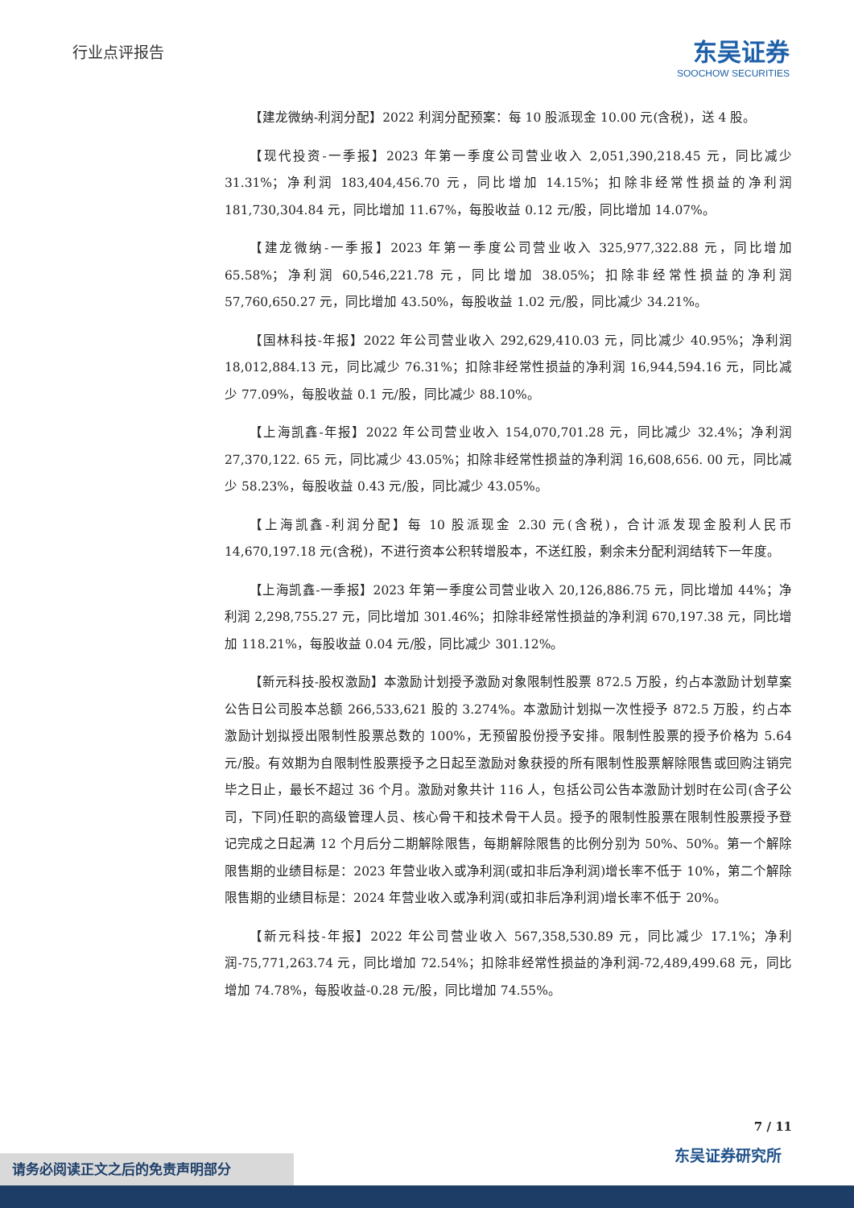行业点评报告
东吴证券
SOOCHOW SECURITIES
【建龙微纳-利润分配】2022 利润分配预案：每 10 股派现金 10.00 元(含税)，送 4 股。
【现代投资-一季报】2023 年第一季度公司营业收入 2,051,390,218.45 元，同比减少 31.31%；净利润 183,404,456.70 元，同比增加 14.15%；扣除非经常性损益的净利润 181,730,304.84 元，同比增加 11.67%，每股收益 0.12 元/股，同比增加 14.07%。
【建龙微纳-一季报】2023 年第一季度公司营业收入 325,977,322.88 元，同比增加 65.58%；净利润 60,546,221.78 元，同比增加 38.05%；扣除非经常性损益的净利润 57,760,650.27 元，同比增加 43.50%，每股收益 1.02 元/股，同比减少 34.21%。
【国林科技-年报】2022 年公司营业收入 292,629,410.03 元，同比减少 40.95%；净利润 18,012,884.13 元，同比减少 76.31%；扣除非经常性损益的净利润 16,944,594.16 元，同比减少 77.09%，每股收益 0.1 元/股，同比减少 88.10%。
【上海凯鑫-年报】2022 年公司营业收入 154,070,701.28 元，同比减少 32.4%；净利润 27,370,122. 65 元，同比减少 43.05%；扣除非经常性损益的净利润 16,608,656. 00 元，同比减少 58.23%，每股收益 0.43 元/股，同比减少 43.05%。
【上海凯鑫-利润分配】每 10 股派现金 2.30 元(含税)，合计派发现金股利人民币 14,670,197.18 元(含税)，不进行资本公积转增股本，不送红股，剩余未分配利润结转下一年度。
【上海凯鑫-一季报】2023 年第一季度公司营业收入 20,126,886.75 元，同比增加 44%；净利润 2,298,755.27 元，同比增加 301.46%；扣除非经常性损益的净利润 670,197.38 元，同比增加 118.21%，每股收益 0.04 元/股，同比减少 301.12%。
【新元科技-股权激励】本激励计划授予激励对象限制性股票 872.5 万股，约占本激励计划草案公告日公司股本总额 266,533,621 股的 3.274%。本激励计划拟一次性授予 872.5 万股，约占本激励计划拟授出限制性股票总数的 100%，无预留股份授予安排。限制性股票的授予价格为 5.64 元/股。有效期为自限制性股票授予之日起至激励对象获授的所有限制性股票解除限售或回购注销完毕之日止，最长不超过 36 个月。激励对象共计 116 人，包括公司公告本激励计划时在公司(含子公司，下同)任职的高级管理人员、核心骨干和技术骨干人员。授予的限制性股票在限制性股票授予登记完成之日起满 12 个月后分二期解除限售，每期解除限售的比例分别为 50%、50%。第一个解除限售期的业绩目标是：2023 年营业收入或净利润(或扣非后净利润)增长率不低于 10%，第二个解除限售期的业绩目标是：2024 年营业收入或净利润(或扣非后净利润)增长率不低于 20%。
【新元科技-年报】2022 年公司营业收入 567,358,530.89 元，同比减少 17.1%；净利润-75,771,263.74 元，同比增加 72.54%；扣除非经常性损益的净利润-72,489,499.68 元，同比增加 74.78%，每股收益-0.28 元/股，同比增加 74.55%。
7 / 11
东吴证券研究所 请务必阅读正文之后的免责声明部分